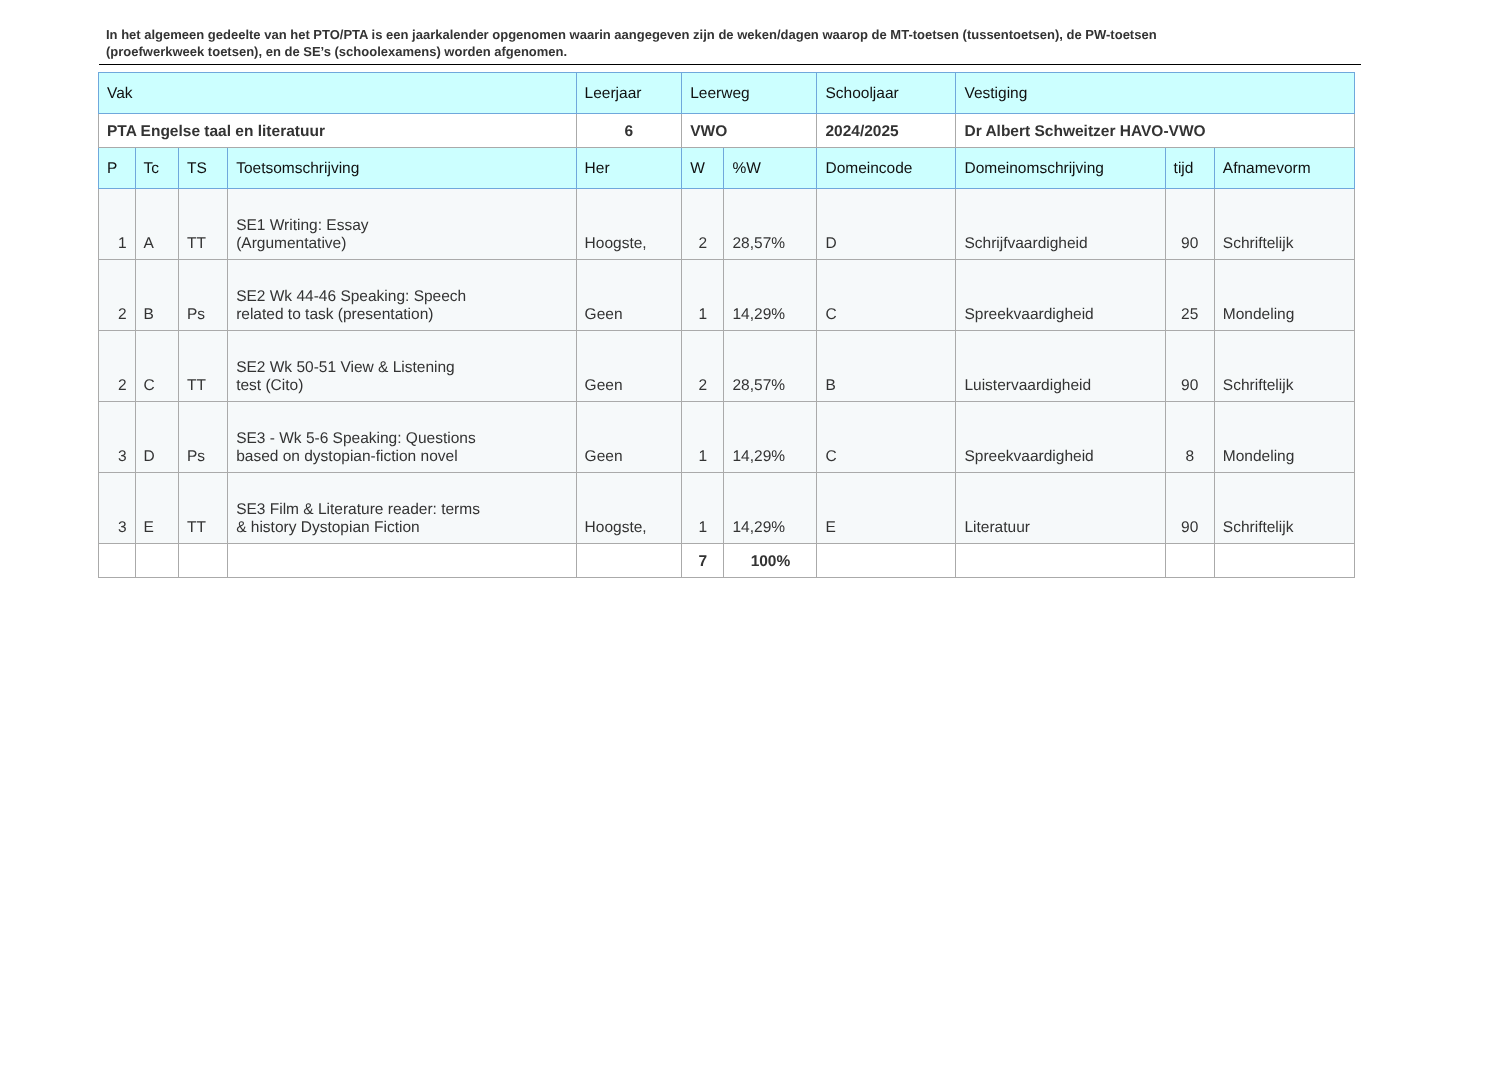In het algemeen gedeelte van het PTO/PTA is een jaarkalender opgenomen waarin aangegeven zijn de weken/dagen waarop de MT-toetsen (tussentoetsen), de PW-toetsen (proefwerkweek toetsen), en de SE’s (schoolexamens) worden afgenomen.
| Vak | | | | Leerjaar | Leerweg | | Schooljaar | Vestiging | | |
| --- | --- | --- | --- | --- | --- | --- | --- | --- | --- | --- |
| PTA Engelse taal en literatuur | | | | 6 | VWO | | 2024/2025 | Dr Albert Schweitzer HAVO-VWO | | |
| P | Tc | TS | Toetsomschrijving | Her | W | %W | Domeincode | Domeinomschrijving | tijd | Afnamevorm |
| 1 | A | TT | SE1 Writing: Essay (Argumentative) | Hoogste, | 2 | 28,57% | D | Schrijfvaardigheid | 90 | Schriftelijk |
| 2 | B | Ps | SE2 Wk 44-46 Speaking: Speech related to task (presentation) | Geen | 1 | 14,29% | C | Spreekvaardigheid | 25 | Mondeling |
| 2 | C | TT | SE2 Wk 50-51 View & Listening test (Cito) | Geen | 2 | 28,57% | B | Luistervaardigheid | 90 | Schriftelijk |
| 3 | D | Ps | SE3 - Wk 5-6 Speaking: Questions based on dystopian-fiction novel | Geen | 1 | 14,29% | C | Spreekvaardigheid | 8 | Mondeling |
| 3 | E | TT | SE3 Film & Literature reader: terms & history Dystopian Fiction | Hoogste, | 1 | 14,29% | E | Literatuur | 90 | Schriftelijk |
| | | | | | 7 | 100% | | | | |